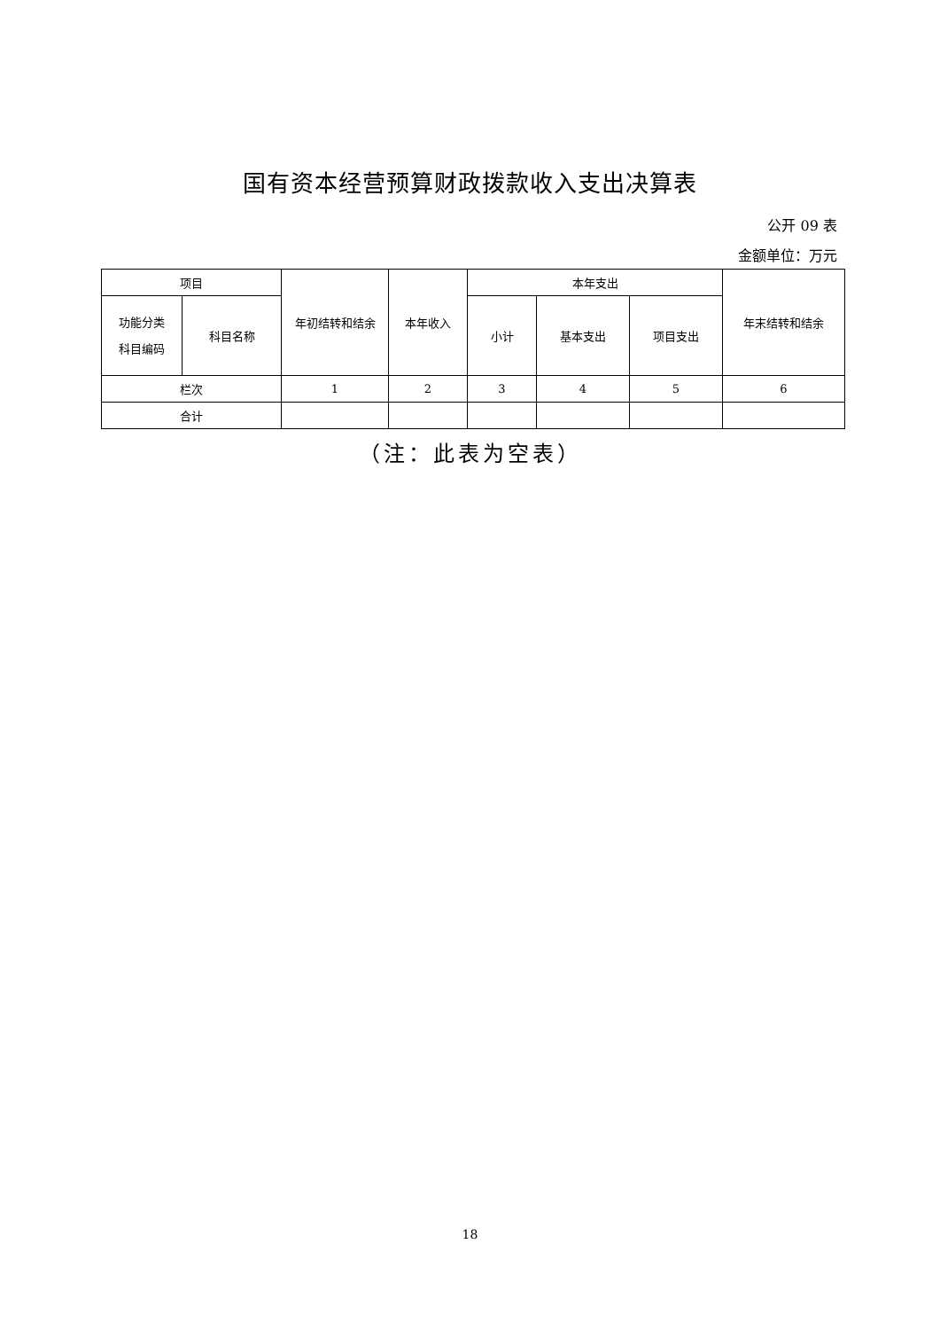国有资本经营预算财政拨款收入支出决算表
公开 09 表
金额单位：万元
| 项目 | | 年初结转和结余 | 本年收入 | 本年支出 | | | 年末结转和结余 |
| --- | --- | --- | --- | --- | --- | --- | --- |
| 功能分类 科目编码 | 科目名称 | | | 小计 | 基本支出 | 项目支出 | |
| 栏次 | | 1 | 2 | 3 | 4 | 5 | 6 |
| 合计 | | | | | | | |
（注：此表为空表）
18